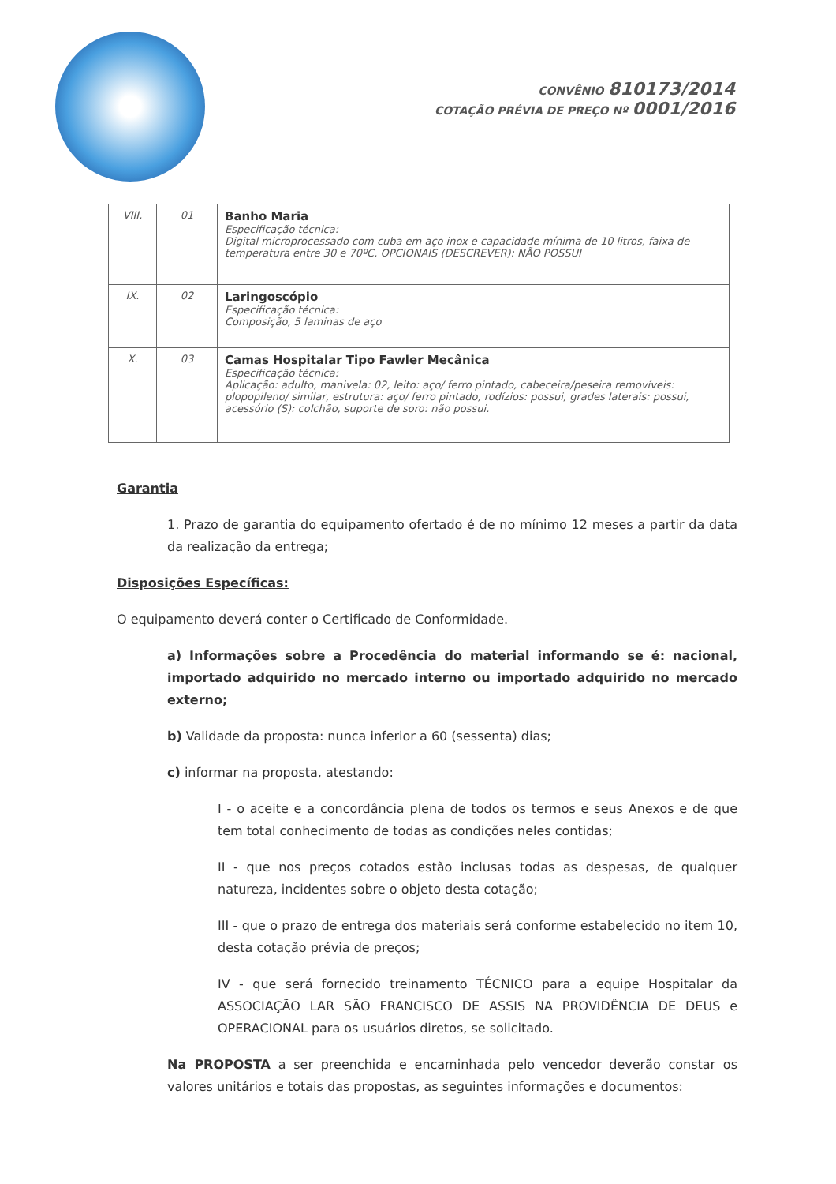CONVÊNIO 810173/2014
COTAÇÃO PRÉVIA DE PREÇO Nº 0001/2016
| VIII. | 01 | Banho Maria Especificação técnica: Digital microprocessado com cuba em aço inox e capacidade mínima de 10 litros, faixa de temperatura entre 30 e 70ºC. OPCIONAIS (DESCREVER): NÃO POSSUI |
| IX. | 02 | Laringoscópio Especificação técnica: Composição, 5 laminas de aço |
| X. | 03 | Camas Hospitalar Tipo Fawler Mecânica Especificação técnica: Aplicação: adulto, manivela: 02, leito: aço/ ferro pintado, cabeceira/peseira removíveis: plopopileno/ similar, estrutura: aço/ ferro pintado, rodízios: possui, grades laterais: possui, acessório (S): colchão, suporte de soro: não possui. |
Garantia
1. Prazo de garantia do equipamento ofertado é de no mínimo 12 meses a partir da data da realização da entrega;
Disposições Específicas:
O equipamento deverá conter o Certificado de Conformidade.
a) Informações sobre a Procedência do material informando se é: nacional, importado adquirido no mercado interno ou importado adquirido no mercado externo;
b) Validade da proposta: nunca inferior a 60 (sessenta) dias;
c) informar na proposta, atestando:
I - o aceite e a concordância plena de todos os termos e seus Anexos e de que tem total conhecimento de todas as condições neles contidas;
II - que nos preços cotados estão inclusas todas as despesas, de qualquer natureza, incidentes sobre o objeto desta cotação;
III - que o prazo de entrega dos materiais será conforme estabelecido no item 10, desta cotação prévia de preços;
IV - que será fornecido treinamento TÉCNICO para a equipe Hospitalar da ASSOCIAÇÃO LAR SÃO FRANCISCO DE ASSIS NA PROVIDÊNCIA DE DEUS e OPERACIONAL para os usuários diretos, se solicitado.
Na PROPOSTA a ser preenchida e encaminhada pelo vencedor deverão constar os valores unitários e totais das propostas, as seguintes informações e documentos: